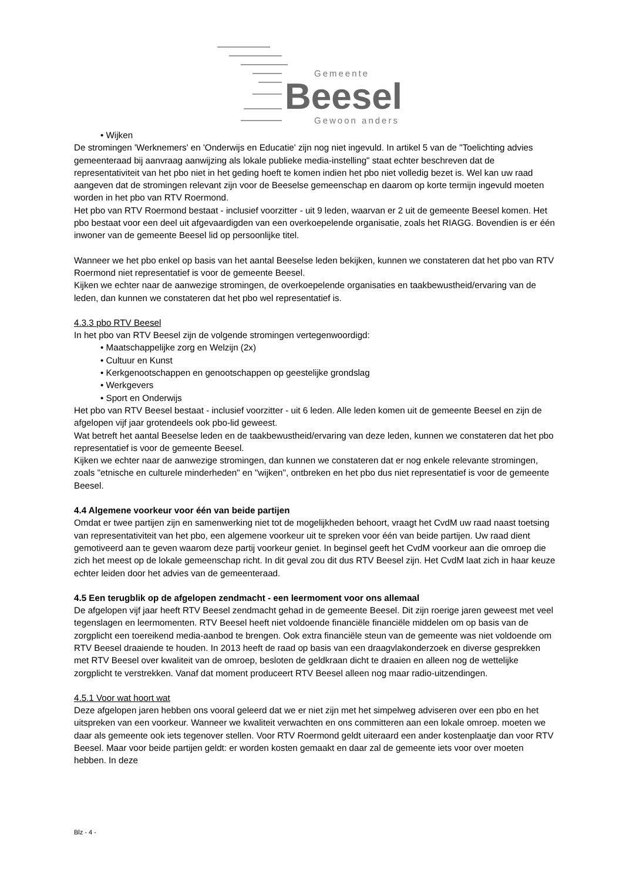Gemeente
Beesel
Gewoon anders
• Wijken
De stromingen 'Werknemers' en 'Onderwijs en Educatie' zijn nog niet ingevuld. In artikel 5 van de "Toelichting advies gemeenteraad bij aanvraag aanwijzing als lokale publieke media-instelling" staat echter beschreven dat de representativiteit van het pbo niet in het geding hoeft te komen indien het pbo niet volledig bezet is. Wel kan uw raad aangeven dat de stromingen relevant zijn voor de Beeselse gemeenschap en daarom op korte termijn ingevuld moeten worden in het pbo van RTV Roermond.
Het pbo van RTV Roermond bestaat - inclusief voorzitter - uit 9 leden, waarvan er 2 uit de gemeente Beesel komen. Het pbo bestaat voor een deel uit afgevaardigden van een overkoepelende organisatie, zoals het RIAGG. Bovendien is er één inwoner van de gemeente Beesel lid op persoonlijke titel.
Wanneer we het pbo enkel op basis van het aantal Beeselse leden bekijken, kunnen we constateren dat het pbo van RTV Roermond niet representatief is voor de gemeente Beesel.
Kijken we echter naar de aanwezige stromingen, de overkoepelende organisaties en taakbewustheid/ervaring van de leden, dan kunnen we constateren dat het pbo wel representatief is.
4.3.3 pbo RTV Beesel
In het pbo van RTV Beesel zijn de volgende stromingen vertegenwoordigd:
• Maatschappelijke zorg en Welzijn (2x)
• Cultuur en Kunst
• Kerkgenootschappen en genootschappen op geestelijke grondslag
• Werkgevers
• Sport en Onderwijs
Het pbo van RTV Beesel bestaat - inclusief voorzitter - uit 6 leden. Alle leden komen uit de gemeente Beesel en zijn de afgelopen vijf jaar grotendeels ook pbo-lid geweest.
Wat betreft het aantal Beeselse leden en de taakbewustheid/ervaring van deze leden, kunnen we constateren dat het pbo representatief is voor de gemeente Beesel.
Kijken we echter naar de aanwezige stromingen, dan kunnen we constateren dat er nog enkele relevante stromingen, zoals "etnische en culturele minderheden" en "wijken", ontbreken en het pbo dus niet representatief is voor de gemeente Beesel.
4.4 Algemene voorkeur voor één van beide partijen
Omdat er twee partijen zijn en samenwerking niet tot de mogelijkheden behoort, vraagt het CvdM uw raad naast toetsing van representativiteit van het pbo, een algemene voorkeur uit te spreken voor één van beide partijen. Uw raad dient gemotiveerd aan te geven waarom deze partij voorkeur geniet. In beginsel geeft het CvdM voorkeur aan die omroep die zich het meest op de lokale gemeenschap richt. In dit geval zou dit dus RTV Beesel zijn. Het CvdM laat zich in haar keuze echter leiden door het advies van de gemeenteraad.
4.5 Een terugblik op de afgelopen zendmacht - een leermoment voor ons allemaal
De afgelopen vijf jaar heeft RTV Beesel zendmacht gehad in de gemeente Beesel. Dit zijn roerige jaren geweest met veel tegenslagen en leermomenten. RTV Beesel heeft niet voldoende financiële financiële middelen om op basis van de zorgplicht een toereikend media-aanbod te brengen. Ook extra financiële steun van de gemeente was niet voldoende om RTV Beesel draaiende te houden. In 2013 heeft de raad op basis van een draagvlakonderzoek en diverse gesprekken met RTV Beesel over kwaliteit van de omroep, besloten de geldkraan dicht te draaien en alleen nog de wettelijke zorgplicht te verstrekken. Vanaf dat moment produceert RTV Beesel alleen nog maar radio-uitzendingen.
4.5.1 Voor wat hoort wat
Deze afgelopen jaren hebben ons vooral geleerd dat we er niet zijn met het simpelweg adviseren over een pbo en het uitspreken van een voorkeur. Wanneer we kwaliteit verwachten en ons committeren aan een lokale omroep. moeten we daar als gemeente ook iets tegenover stellen. Voor RTV Roermond geldt uiteraard een ander kostenplaatje dan voor RTV Beesel. Maar voor beide partijen geldt: er worden kosten gemaakt en daar zal de gemeente iets voor over moeten hebben. In deze
Blz - 4 -